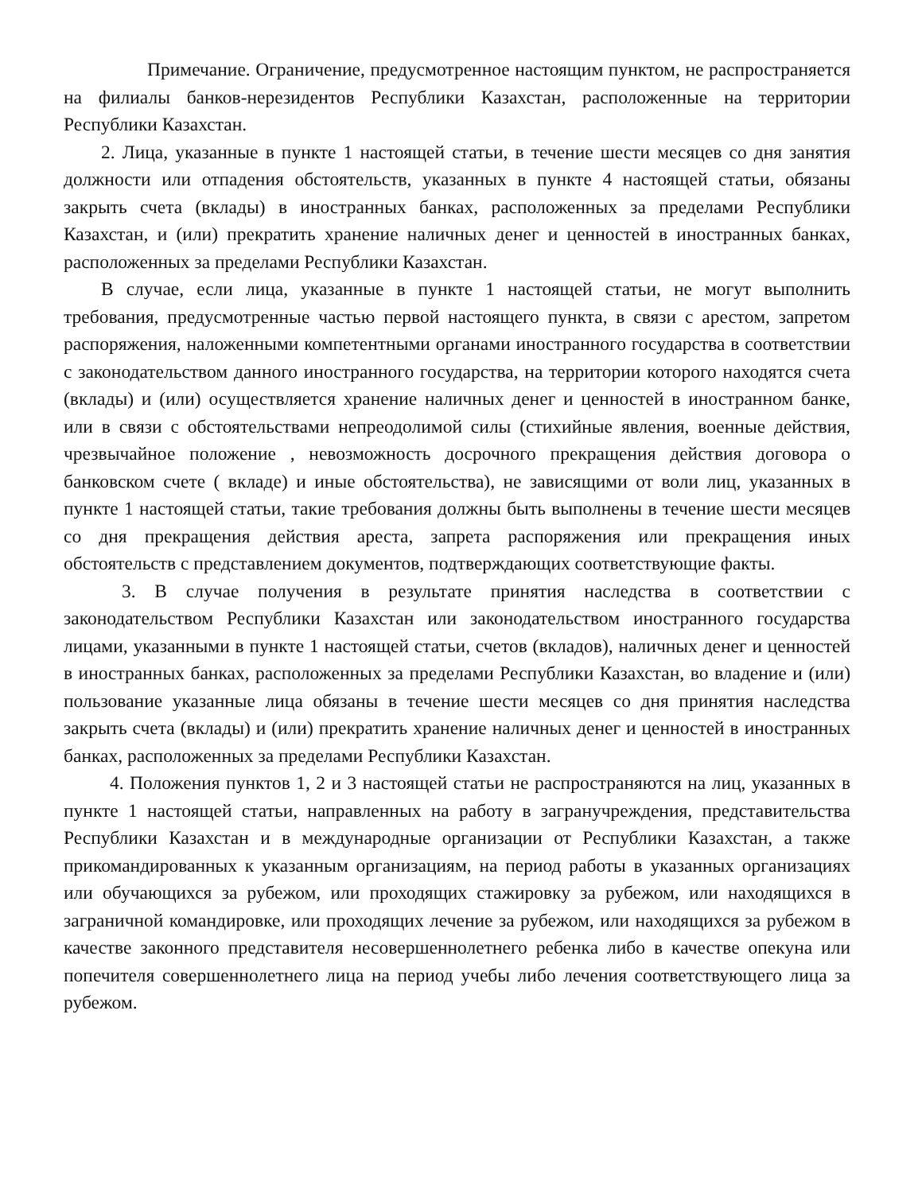Примечание. Ограничение, предусмотренное настоящим пунктом, не распространяется на филиалы банков-нерезидентов Республики Казахстан, расположенные на территории Республики Казахстан.
2. Лица, указанные в пункте 1 настоящей статьи, в течение шести месяцев со дня занятия должности или отпадения обстоятельств, указанных в пункте 4 настоящей статьи, обязаны закрыть счета (вклады) в иностранных банках, расположенных за пределами Республики Казахстан, и (или) прекратить хранение наличных денег и ценностей в иностранных банках, расположенных за пределами Республики Казахстан.
В случае, если лица, указанные в пункте 1 настоящей статьи, не могут выполнить требования, предусмотренные частью первой настоящего пункта, в связи с арестом, запретом распоряжения, наложенными компетентными органами иностранного государства в соответствии с законодательством данного иностранного государства, на территории которого находятся счета (вклады) и (или) осуществляется хранение наличных денег и ценностей в иностранном банке, или в связи с обстоятельствами непреодолимой силы (стихийные явления, военные действия, чрезвычайное положение , невозможность досрочного прекращения действия договора о банковском счете ( вкладе) и иные обстоятельства), не зависящими от воли лиц, указанных в пункте 1 настоящей статьи, такие требования должны быть выполнены в течение шести месяцев со дня прекращения действия ареста, запрета распоряжения или прекращения иных обстоятельств с представлением документов, подтверждающих соответствующие факты.
3. В случае получения в результате принятия наследства в соответствии с законодательством Республики Казахстан или законодательством иностранного государства лицами, указанными в пункте 1 настоящей статьи, счетов (вкладов), наличных денег и ценностей в иностранных банках, расположенных за пределами Республики Казахстан, во владение и (или) пользование указанные лица обязаны в течение шести месяцев со дня принятия наследства закрыть счета (вклады) и (или) прекратить хранение наличных денег и ценностей в иностранных банках, расположенных за пределами Республики Казахстан.
4. Положения пунктов 1, 2 и 3 настоящей статьи не распространяются на лиц, указанных в пункте 1 настоящей статьи, направленных на работу в загранучреждения, представительства Республики Казахстан и в международные организации от Республики Казахстан, а также прикомандированных к указанным организациям, на период работы в указанных организациях или обучающихся за рубежом, или проходящих стажировку за рубежом, или находящихся в заграничной командировке, или проходящих лечение за рубежом, или находящихся за рубежом в качестве законного представителя несовершеннолетнего ребенка либо в качестве опекуна или попечителя совершеннолетнего лица на период учебы либо лечения соответствующего лица за рубежом.